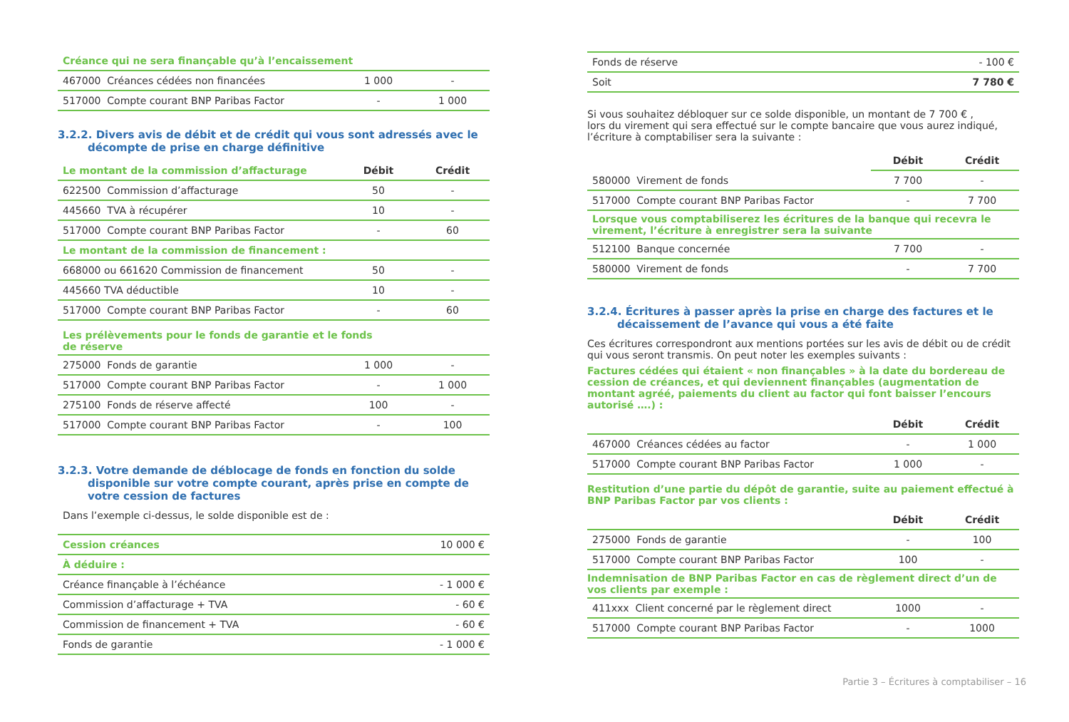| Créance qui ne sera finançable qu’à l’encaissement | | |
| 467000 Créances cédées non financées | 1 000 | - |
| 517000 Compte courant BNP Paribas Factor | - | 1 000 |
3.2.2. Divers avis de débit et de crédit qui vous sont adressés avec le décompte de prise en charge définitive
| Le montant de la commission d’affacturage | Débit | Crédit |
| 622500 Commission d’affacturage | 50 | - |
| 445660 TVA à récupérer | 10 | - |
| 517000 Compte courant BNP Paribas Factor | - | 60 |
| Le montant de la commission de financement : | | |
| 668000 ou 661620 Commission de financement | 50 | - |
| 445660 TVA déductible | 10 | - |
| 517000 Compte courant BNP Paribas Factor | - | 60 |
| Les prélèvements pour le fonds de garantie et le fonds de réserve | | |
| 275000 Fonds de garantie | 1 000 | - |
| 517000 Compte courant BNP Paribas Factor | - | 1 000 |
| 275100 Fonds de réserve affecté | 100 | - |
| 517000 Compte courant BNP Paribas Factor | - | 100 |
3.2.3. Votre demande de déblocage de fonds en fonction du solde disponible sur votre compte courant, après prise en compte de votre cession de factures
Dans l’exemple ci-dessus, le solde disponible est de :
| Cession créances | 10 000 € |
| À déduire : | |
| Créance finançable à l’échéance | - 1 000 € |
| Commission d’affacturage + TVA | - 60 € |
| Commission de financement + TVA | - 60 € |
| Fonds de garantie | - 1 000 € |
| Fonds de réserve | - 100 € |
| Soit | 7 780 € |
Si vous souhaitez débloquer sur ce solde disponible, un montant de 7 700 € ,
lors du virement qui sera effectué sur le compte bancaire que vous aurez indiqué,
l’écriture à comptabiliser sera la suivante :
| | Débit | Crédit |
| 580000 Virement de fonds | 7 700 | - |
| 517000 Compte courant BNP Paribas Factor | - | 7 700 |
| Lorsque vous comptabiliserez les écritures de la banque qui recevra le virement, l’écriture à enregistrer sera la suivante | | |
| 512100 Banque concernée | 7 700 | - |
| 580000 Virement de fonds | - | 7 700 |
3.2.4. Écritures à passer après la prise en charge des factures et le décaissement de l’avance qui vous a été faite
Ces écritures correspondront aux mentions portées sur les avis de débit ou de crédit qui vous seront transmis. On peut noter les exemples suivants :
Factures cédées qui étaient « non finançables » à la date du bordereau de cession de créances, et qui deviennent finançables (augmentation de montant agréé, paiements du client au factor qui font baisser l’encours autorisé ….) :
| | Débit | Crédit |
| 467000 Créances cédées au factor | - | 1 000 |
| 517000 Compte courant BNP Paribas Factor | 1 000 | - |
Restitution d’une partie du dépôt de garantie, suite au paiement effectué à
BNP Paribas Factor par vos clients :
| | Débit | Crédit |
| 275000 Fonds de garantie | - | 100 |
| 517000 Compte courant BNP Paribas Factor | 100 | - |
| Indemnisation de BNP Paribas Factor en cas de règlement direct d’un de vos clients par exemple : | | |
| 411xxx Client concerné par le règlement direct | 1000 | - |
| 517000 Compte courant BNP Paribas Factor | - | 1000 |
Partie 3 – Écritures à comptabiliser – 16